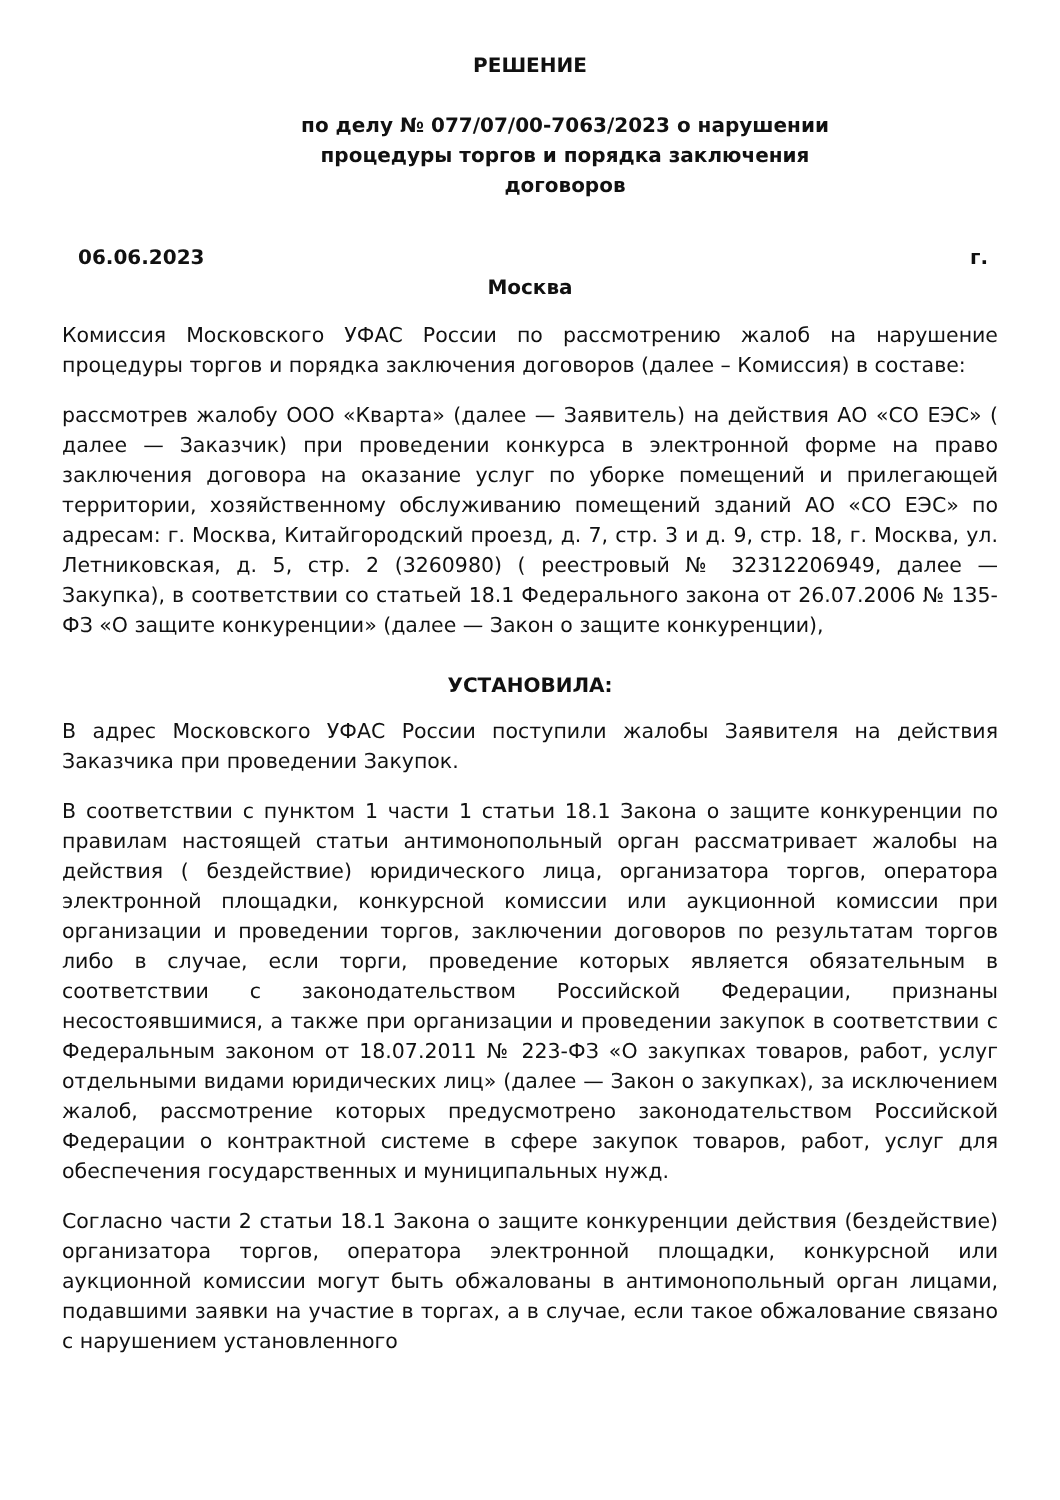РЕШЕНИЕ
по делу № 077/07/00-7063/2023 о нарушении
процедуры торгов и порядка заключения
договоров
06.06.2023 г.
Москва
Комиссия Московского УФАС России по рассмотрению жалоб на нарушение процедуры торгов и порядка заключения договоров (далее – Комиссия) в составе:
рассмотрев жалобу ООО «Кварта» (далее — Заявитель) на действия АО «СО ЕЭС» ( далее — Заказчик) при проведении конкурса в электронной форме на право заключения договора на оказание услуг по уборке помещений и прилегающей территории, хозяйственному обслуживанию помещений зданий АО «СО ЕЭС» по адресам: г. Москва, Китайгородский проезд, д. 7, стр. 3 и д. 9, стр. 18, г. Москва, ул. Летниковская, д. 5, стр. 2 (3260980) ( реестровый № 32312206949, далее — Закупка), в соответствии со статьей 18.1 Федерального закона от 26.07.2006 № 135- ФЗ «О защите конкуренции» (далее — Закон о защите конкуренции),
УСТАНОВИЛА:
В адрес Московского УФАС России поступили жалобы Заявителя на действия Заказчика при проведении Закупок.
В соответствии с пунктом 1 части 1 статьи 18.1 Закона о защите конкуренции по правилам настоящей статьи антимонопольный орган рассматривает жалобы на действия ( бездействие) юридического лица, организатора торгов, оператора электронной площадки, конкурсной комиссии или аукционной комиссии при организации и проведении торгов, заключении договоров по результатам торгов либо в случае, если торги, проведение которых является обязательным в соответствии с законодательством Российской Федерации, признаны несостоявшимися, а также при организации и проведении закупок в соответствии с Федеральным законом от 18.07.2011 № 223-ФЗ «О закупках товаров, работ, услуг отдельными видами юридических лиц» (далее — Закон о закупках), за исключением жалоб, рассмотрение которых предусмотрено законодательством Российской Федерации о контрактной системе в сфере закупок товаров, работ, услуг для обеспечения государственных и муниципальных нужд.
Согласно части 2 статьи 18.1 Закона о защите конкуренции действия (бездействие) организатора торгов, оператора электронной площадки, конкурсной или аукционной комиссии могут быть обжалованы в антимонопольный орган лицами, подавшими заявки на участие в торгах, а в случае, если такое обжалование связано с нарушением установленного